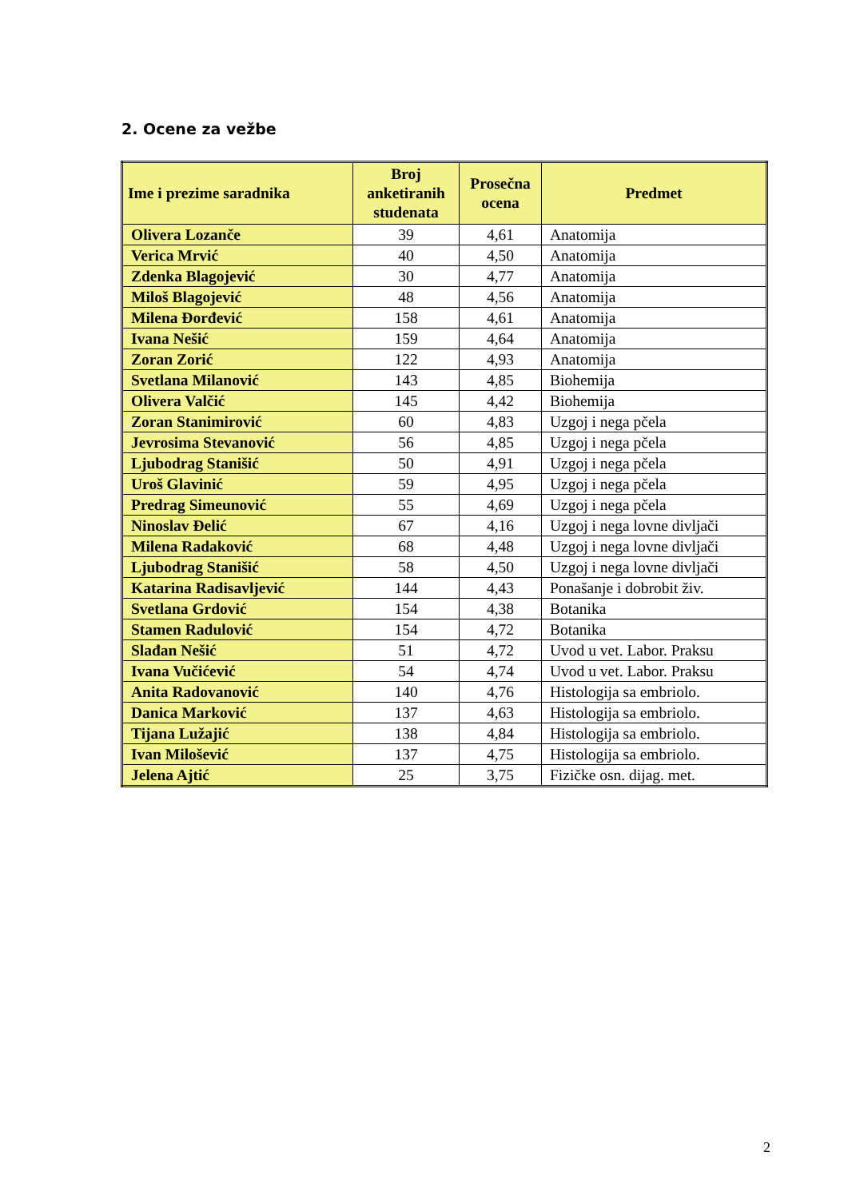2. Ocene za vežbe
| Ime i prezime saradnika | Broj anketiranih studenata | Prosečna ocena | Predmet |
| --- | --- | --- | --- |
| Olivera Lozanče | 39 | 4,61 | Anatomija |
| Verica Mrvić | 40 | 4,50 | Anatomija |
| Zdenka Blagojević | 30 | 4,77 | Anatomija |
| Miloš Blagojević | 48 | 4,56 | Anatomija |
| Milena Đorđević | 158 | 4,61 | Anatomija |
| Ivana Nešić | 159 | 4,64 | Anatomija |
| Zoran Zorić | 122 | 4,93 | Anatomija |
| Svetlana Milanović | 143 | 4,85 | Biohemija |
| Olivera Valčić | 145 | 4,42 | Biohemija |
| Zoran Stanimirović | 60 | 4,83 | Uzgoj i nega pčela |
| Jevrosima Stevanović | 56 | 4,85 | Uzgoj i nega pčela |
| Ljubodrag Stanišić | 50 | 4,91 | Uzgoj i nega pčela |
| Uroš Glavinić | 59 | 4,95 | Uzgoj i nega pčela |
| Predrag Simeunović | 55 | 4,69 | Uzgoj i nega pčela |
| Ninoslav Đelić | 67 | 4,16 | Uzgoj i nega lovne divljači |
| Milena Radaković | 68 | 4,48 | Uzgoj i nega lovne divljači |
| Ljubodrag Stanišić | 58 | 4,50 | Uzgoj i nega lovne divljači |
| Katarina Radisavljević | 144 | 4,43 | Ponašanje i dobrobit živ. |
| Svetlana Grdović | 154 | 4,38 | Botanika |
| Stamen Radulović | 154 | 4,72 | Botanika |
| Slađan Nešić | 51 | 4,72 | Uvod u vet. Labor. Praksu |
| Ivana Vučićević | 54 | 4,74 | Uvod u vet. Labor. Praksu |
| Anita Radovanović | 140 | 4,76 | Histologija sa embriolo. |
| Danica Marković | 137 | 4,63 | Histologija sa embriolo. |
| Tijana Lužajić | 138 | 4,84 | Histologija sa embriolo. |
| Ivan Milošević | 137 | 4,75 | Histologija sa embriolo. |
| Jelena Ajtić | 25 | 3,75 | Fizičke osn. dijag. met. |
2